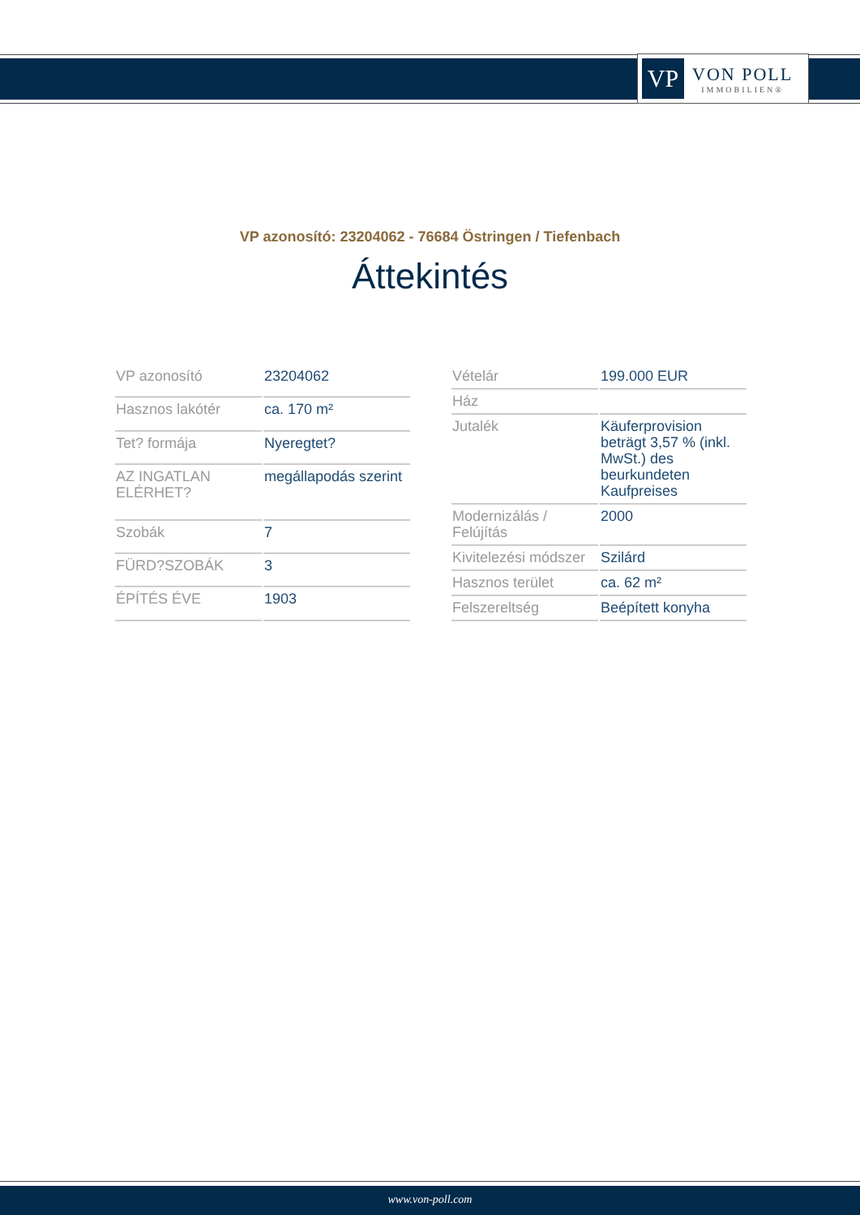VP
VON POLL
IMMOBILIEN®
VP azonosító: 23204062 - 76684 Östringen / Tiefenbach
Áttekintés
| VP azonosító | 23204062 |
| Hasznos lakótér | ca. 170 m² |
| Tet? formája | Nyeregtet? |
| AZ INGATLAN ELÉRHET? | megállapodás szerint |
| Szobák | 7 |
| FÜRD?SZOBÁK | 3 |
| ÉPÍTÉS ÉVE | 1903 |
| Vételár | 199.000 EUR |
| Ház | |
| Jutalék | Käuferprovision beträgt 3,57 % (inkl. MwSt.) des beurkundeten Kaufpreises |
| Modernizálás / Felújítás | 2000 |
| Kivitelezési módszer | Szilárd |
| Hasznos terület | ca. 62 m² |
| Felszereltség | Beépített konyha |
www.von-poll.com